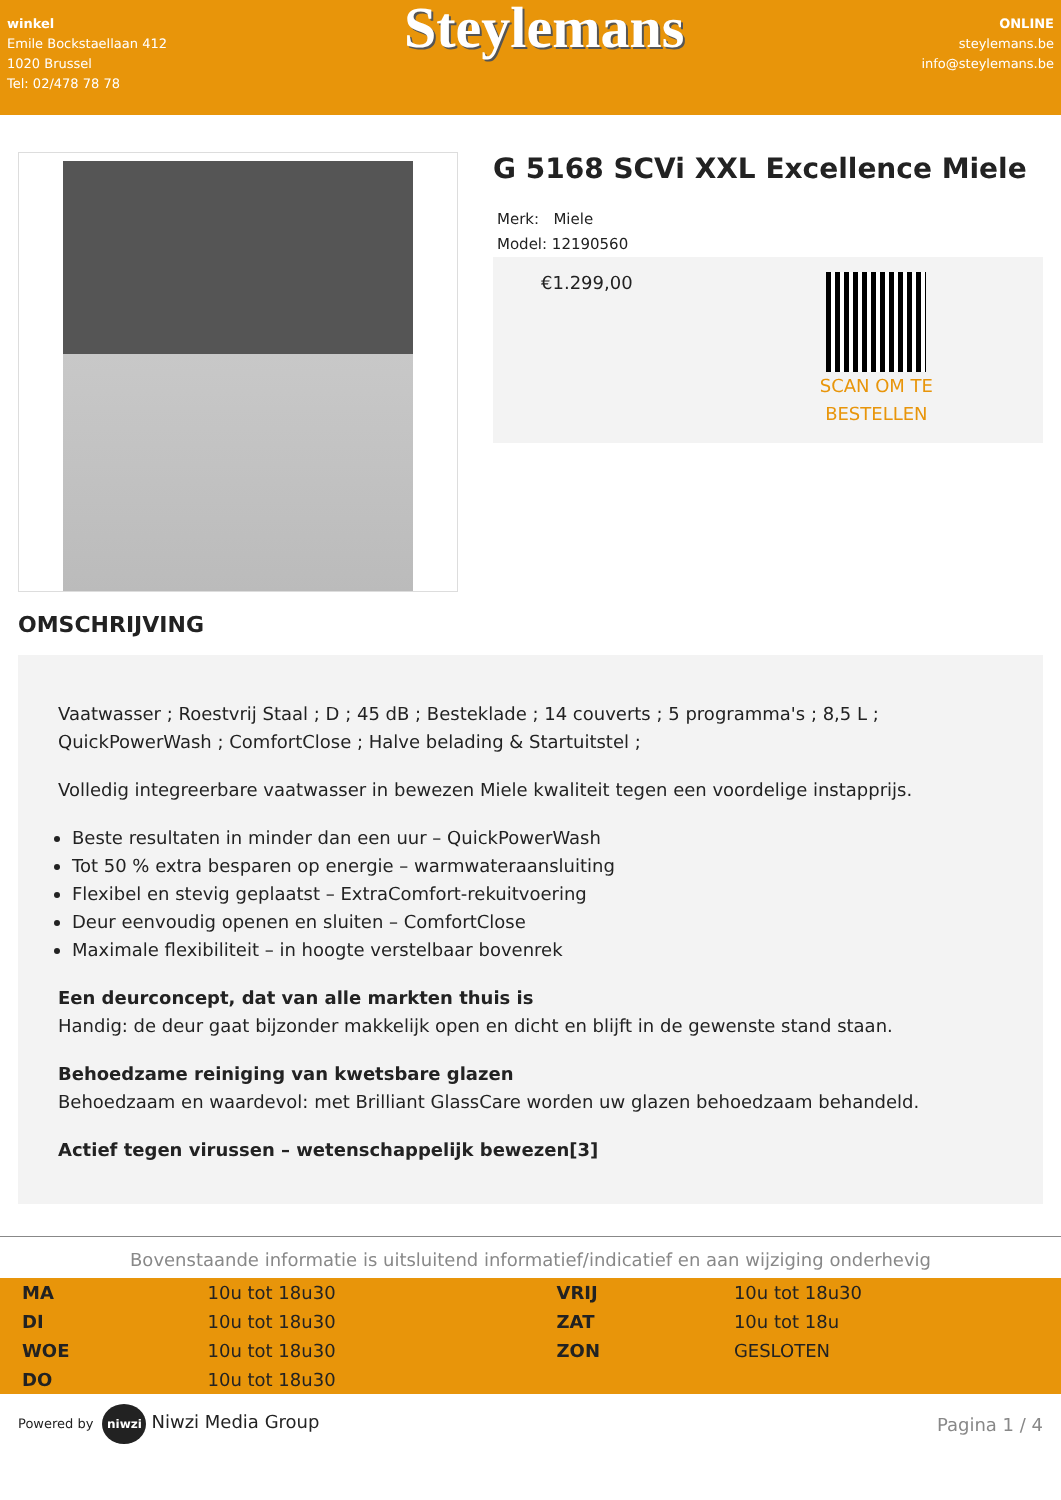winkel
Emile Bockstaellaan 412
1020 Brussel
Tel: 02/478 78 78
Steylemans
ONLINE
steylemans.be
info@steylemans.be
G 5168 SCVi XXL Excellence Miele
Merk: Miele
Model: 12190560
€1.299,00
SCAN OM TE
BESTELLEN
OMSCHRIJVING
Vaatwasser ; Roestvrij Staal ; D ; 45 dB ; Besteklade ; 14 couverts ; 5 programma's ; 8,5 L ; QuickPowerWash ; ComfortClose ; Halve belading & Startuitstel ;
Volledig integreerbare vaatwasser in bewezen Miele kwaliteit tegen een voordelige instapprijs.
Beste resultaten in minder dan een uur – QuickPowerWash
Tot 50 % extra besparen op energie – warmwateraansluiting
Flexibel en stevig geplaatst – ExtraComfort-rekuitvoering
Deur eenvoudig openen en sluiten – ComfortClose
Maximale flexibiliteit – in hoogte verstelbaar bovenrek
Een deurconcept, dat van alle markten thuis is
Handig: de deur gaat bijzonder makkelijk open en dicht en blijft in de gewenste stand staan.
Behoedzame reiniging van kwetsbare glazen
Behoedzaam en waardevol: met Brilliant GlassCare worden uw glazen behoedzaam behandeld.
Actief tegen virussen – wetenschappelijk bewezen[3]
Bovenstaande informatie is uitsluitend informatief/indicatief en aan wijziging onderhevig
| MA | 10u tot 18u30 | VRIJ | 10u tot 18u30 |
| DI | 10u tot 18u30 | ZAT | 10u tot 18u |
| WOE | 10u tot 18u30 | ZON | GESLOTEN |
| DO | 10u tot 18u30 | | |
Powered by niwzi Niwzi Media Group
Pagina 1 / 4